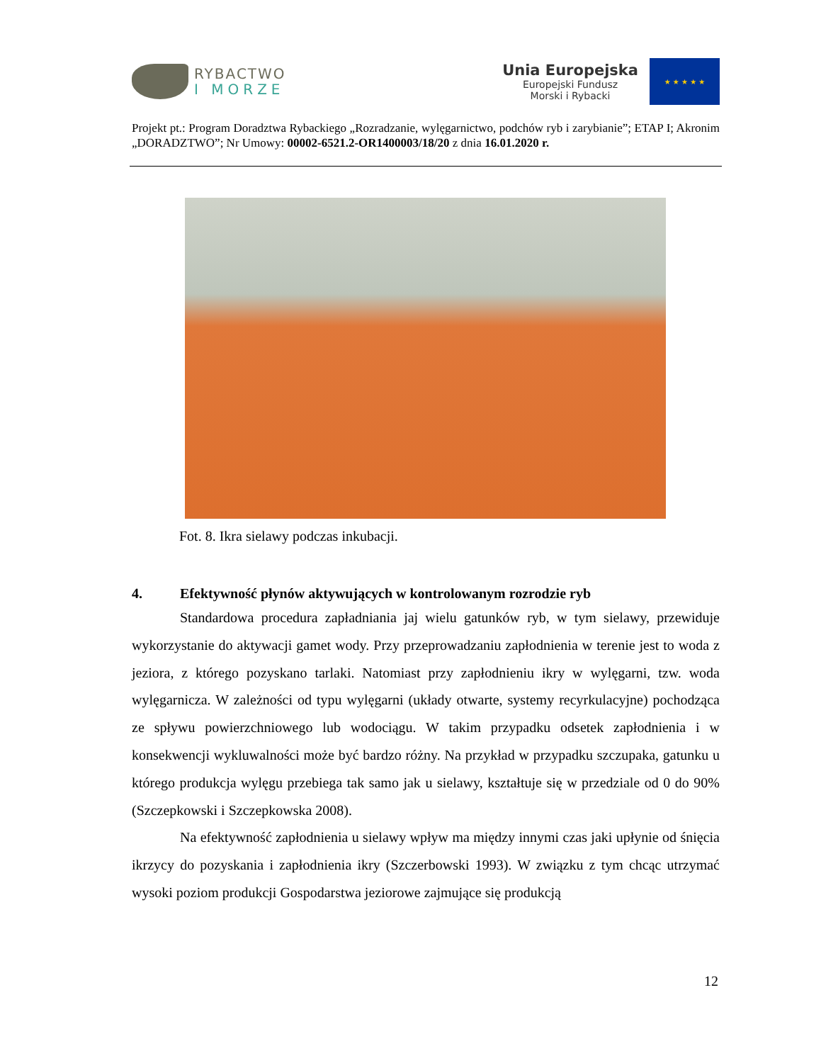RYBACTWO
I MORZE
Unia Europejska
Europejski Fundusz
Morski i Rybacki
★ ★ ★ ★ ★
Projekt pt.: Program Doradztwa Rybackiego „Rozradzanie, wylęgarnictwo, podchów ryb i zarybianie”; ETAP I; Akronim „DORADZTWO”; Nr Umowy: 00002-6521.2-OR1400003/18/20 z dnia 16.01.2020 r.
Fot. 8. Ikra sielawy podczas inkubacji.
4. Efektywność płynów aktywujących w kontrolowanym rozrodzie ryb
Standardowa procedura zapładniania jaj wielu gatunków ryb, w tym sielawy, przewiduje wykorzystanie do aktywacji gamet wody. Przy przeprowadzaniu zapłodnienia w terenie jest to woda z jeziora, z którego pozyskano tarlaki. Natomiast przy zapłodnieniu ikry w wylęgarni, tzw. woda wylęgarnicza. W zależności od typu wylęgarni (układy otwarte, systemy recyrkulacyjne) pochodząca ze spływu powierzchniowego lub wodociągu. W takim przypadku odsetek zapłodnienia i w konsekwencji wykluwalności może być bardzo różny. Na przykład w przypadku szczupaka, gatunku u którego produkcja wylęgu przebiega tak samo jak u sielawy, kształtuje się w przedziale od 0 do 90% (Szczepkowski i Szczepkowska 2008).
Na efektywność zapłodnienia u sielawy wpływ ma między innymi czas jaki upłynie od śnięcia ikrzycy do pozyskania i zapłodnienia ikry (Szczerbowski 1993). W związku z tym chcąc utrzymać wysoki poziom produkcji Gospodarstwa jeziorowe zajmujące się produkcją
12